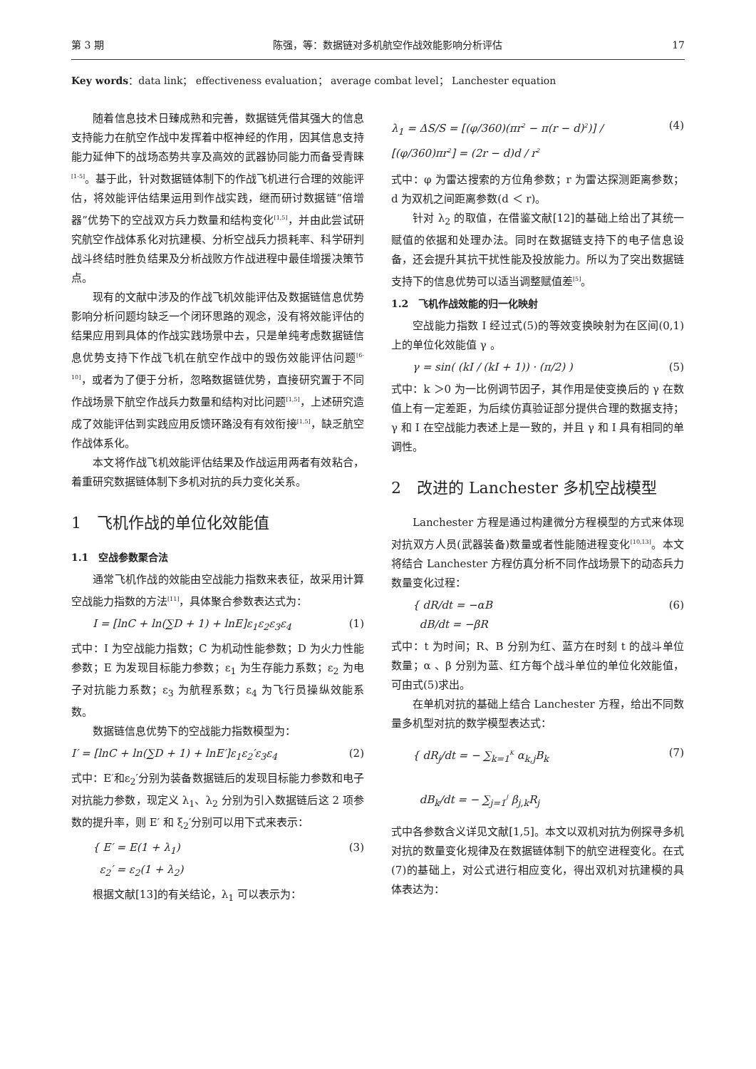第 3 期 陈强，等：数据链对多机航空作战效能影响分析评估 17
Key words：data link； effectiveness evaluation； average combat level； Lanchester equation
随着信息技术日臻成熟和完善，数据链凭借其强大的信息支持能力在航空作战中发挥着中枢神经的作用，因其信息支持能力延伸下的战场态势共享及高效的武器协同能力而备受青睐<sup>[1-5]</sup>。基于此，针对数据链体制下的作战飞机进行合理的效能评估，将效能评估结果运用到作战实践，继而研讨数据链“倍增器”优势下的空战双方兵力数量和结构变化<sup>[1,5]</sup>，并由此尝试研究航空作战体系化对抗建模、分析空战兵力损耗率、科学研判战斗终结时胜负结果及分析战败方作战进程中最佳增援决策节点。
现有的文献中涉及的作战飞机效能评估及数据链信息优势影响分析问题均缺乏一个闭环思路的观念，没有将效能评估的结果应用到具体的作战实践场景中去，只是单纯考虑数据链信息优势支持下作战飞机在航空作战中的毁伤效能评估问题<sup>[6-10]</sup>，或者为了便于分析，忽略数据链优势，直接研究置于不同作战场景下航空作战兵力数量和结构对比问题<sup>[1,5]</sup>，上述研究造成了效能评估到实践应用反馈环路没有有效衔接<sup>[1,5]</sup>，缺乏航空作战体系化。
本文将作战飞机效能评估结果及作战运用两者有效粘合，着重研究数据链体制下多机对抗的兵力变化关系。
1　飞机作战的单位化效能值
1.1　空战参数聚合法
通常飞机作战的效能由空战能力指数来表征，故采用计算空战能力指数的方法<sup>[11]</sup>，具体聚合参数表达式为：
I = [lnC + ln(∑D + 1) + lnE]ε<sub>1</sub>ε<sub>2</sub>ε<sub>3</sub>ε<sub>4</sub> (1)
式中：I 为空战能力指数；C 为机动性能参数；D 为火力性能参数；E 为发现目标能力参数；ε<sub>1</sub> 为生存能力系数；ε<sub>2</sub> 为电子对抗能力系数；ε<sub>3</sub> 为航程系数；ε<sub>4</sub> 为飞行员操纵效能系数。
数据链信息优势下的空战能力指数模型为：
I′ = [lnC + ln(∑D + 1) + lnE′]ε<sub>1</sub>ε<sub>2</sub>′ε<sub>3</sub>ε<sub>4</sub> (2)
式中：E′和ε<sub>2</sub>′分别为装备数据链后的发现目标能力参数和电子对抗能力参数，现定义 λ<sub>1</sub>、λ<sub>2</sub> 分别为引入数据链后这 2 项参数的提升率，则 E′ 和 ξ<sub>2</sub>′分别可以用下式来表示：
{ E′ = E(1 + λ<sub>1</sub>)
ε<sub>2</sub>′ = ε<sub>2</sub>(1 + λ<sub>2</sub>) (3)
根据文献[13]的有关结论，λ<sub>1</sub> 可以表示为：
λ<sub>1</sub> = ΔS/S = [(φ/360)(πr<sup>2</sup> − π(r − d)<sup>2</sup>)] / [(φ/360)πr<sup>2</sup>] = (2r − d)d / r<sup>2</sup> (4)
式中：φ 为雷达搜索的方位角参数；r 为雷达探测距离参数；d 为双机之间距离参数(d ＜ r)。
针对 λ<sub>2</sub> 的取值，在借鉴文献[12]的基础上给出了其统一赋值的依据和处理办法。同时在数据链支持下的电子信息设备，还会提升其抗干扰性能及投放能力。所以为了突出数据链支持下的信息优势可以适当调整赋值差<sup>[5]</sup>。
1.2　飞机作战效能的归一化映射
空战能力指数 I 经过式(5)的等效变换映射为在区间(0,1)上的单位化效能值 γ 。
γ = sin( (kI / (kI + 1)) · (π/2) ) (5)
式中：k ＞0 为一比例调节因子，其作用是使变换后的 γ 在数值上有一定差距，为后续仿真验证部分提供合理的数据支持；γ 和 I 在空战能力表述上是一致的，并且 γ 和 I 具有相同的单调性。
2　改进的 Lanchester 多机空战模型
Lanchester 方程是通过构建微分方程模型的方式来体现对抗双方人员(武器装备)数量或者性能随进程变化<sup>[10,13]</sup>。本文将结合 Lanchester 方程仿真分析不同作战场景下的动态兵力数量变化过程：
{ dR/dt = −αB
dB/dt = −βR (6)
式中：t 为时间；R、B 分别为红、蓝方在时刻 t 的战斗单位数量；α 、β 分别为蓝、红方每个战斗单位的单位化效能值，可由式(5)求出。
在单机对抗的基础上结合 Lanchester 方程，给出不同数量多机型对抗的数学模型表达式：
{ dR<sub>j</sub>/dt = − ∑<sub>k=1</sub><sup>K</sup> α<sub>k,j</sub>B<sub>k</sub>
dB<sub>k</sub>/dt = − ∑<sub>j=1</sub><sup>J</sup> β<sub>j,k</sub>R<sub>j</sub> (7)
式中各参数含义详见文献[1,5]。本文以双机对抗为例探寻多机对抗的数量变化规律及在数据链体制下的航空进程变化。在式(7)的基础上，对公式进行相应变化，得出双机对抗建模的具体表达为：